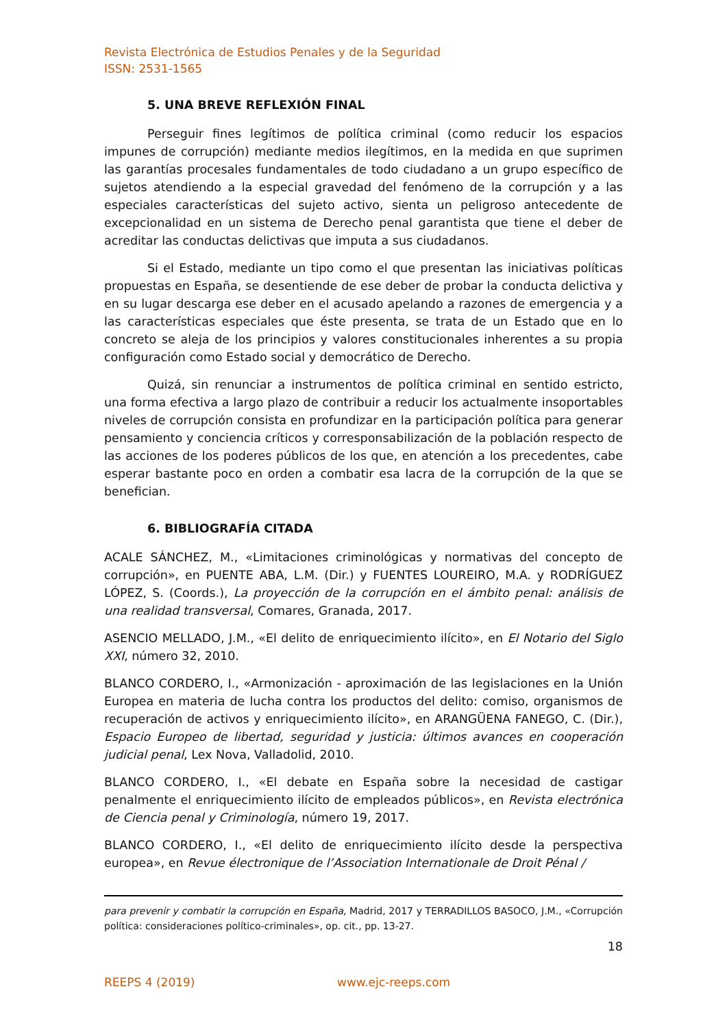Revista Electrónica de Estudios Penales y de la Seguridad
ISSN: 2531-1565
5. UNA BREVE REFLEXIÓN FINAL
Perseguir fines legítimos de política criminal (como reducir los espacios impunes de corrupción) mediante medios ilegítimos, en la medida en que suprimen las garantías procesales fundamentales de todo ciudadano a un grupo específico de sujetos atendiendo a la especial gravedad del fenómeno de la corrupción y a las especiales características del sujeto activo, sienta un peligroso antecedente de excepcionalidad en un sistema de Derecho penal garantista que tiene el deber de acreditar las conductas delictivas que imputa a sus ciudadanos.
Si el Estado, mediante un tipo como el que presentan las iniciativas políticas propuestas en España, se desentiende de ese deber de probar la conducta delictiva y en su lugar descarga ese deber en el acusado apelando a razones de emergencia y a las características especiales que éste presenta, se trata de un Estado que en lo concreto se aleja de los principios y valores constitucionales inherentes a su propia configuración como Estado social y democrático de Derecho.
Quizá, sin renunciar a instrumentos de política criminal en sentido estricto, una forma efectiva a largo plazo de contribuir a reducir los actualmente insoportables niveles de corrupción consista en profundizar en la participación política para generar pensamiento y conciencia críticos y corresponsabilización de la población respecto de las acciones de los poderes públicos de los que, en atención a los precedentes, cabe esperar bastante poco en orden a combatir esa lacra de la corrupción de la que se benefician.
6. BIBLIOGRAFÍA CITADA
ACALE SÁNCHEZ, M., «Limitaciones criminológicas y normativas del concepto de corrupción», en PUENTE ABA, L.M. (Dir.) y FUENTES LOUREIRO, M.A. y RODRÍGUEZ LÓPEZ, S. (Coords.), La proyección de la corrupción en el ámbito penal: análisis de una realidad transversal, Comares, Granada, 2017.
ASENCIO MELLADO, J.M., «El delito de enriquecimiento ilícito», en El Notario del Siglo XXI, número 32, 2010.
BLANCO CORDERO, I., «Armonización - aproximación de las legislaciones en la Unión Europea en materia de lucha contra los productos del delito: comiso, organismos de recuperación de activos y enriquecimiento ilícito», en ARANGÜENA FANEGO, C. (Dir.), Espacio Europeo de libertad, seguridad y justicia: últimos avances en cooperación judicial penal, Lex Nova, Valladolid, 2010.
BLANCO CORDERO, I., «El debate en España sobre la necesidad de castigar penalmente el enriquecimiento ilícito de empleados públicos», en Revista electrónica de Ciencia penal y Criminología, número 19, 2017.
BLANCO CORDERO, I., «El delito de enriquecimiento ilícito desde la perspectiva europea», en Revue électronique de l’Association Internationale de Droit Pénal /
para prevenir y combatir la corrupción en España, Madrid, 2017 y TERRADILLOS BASOCO, J.M., «Corrupción política: consideraciones político-criminales», op. cit., pp. 13-27.
18
REEPS 4 (2019) www.ejc-reeps.com